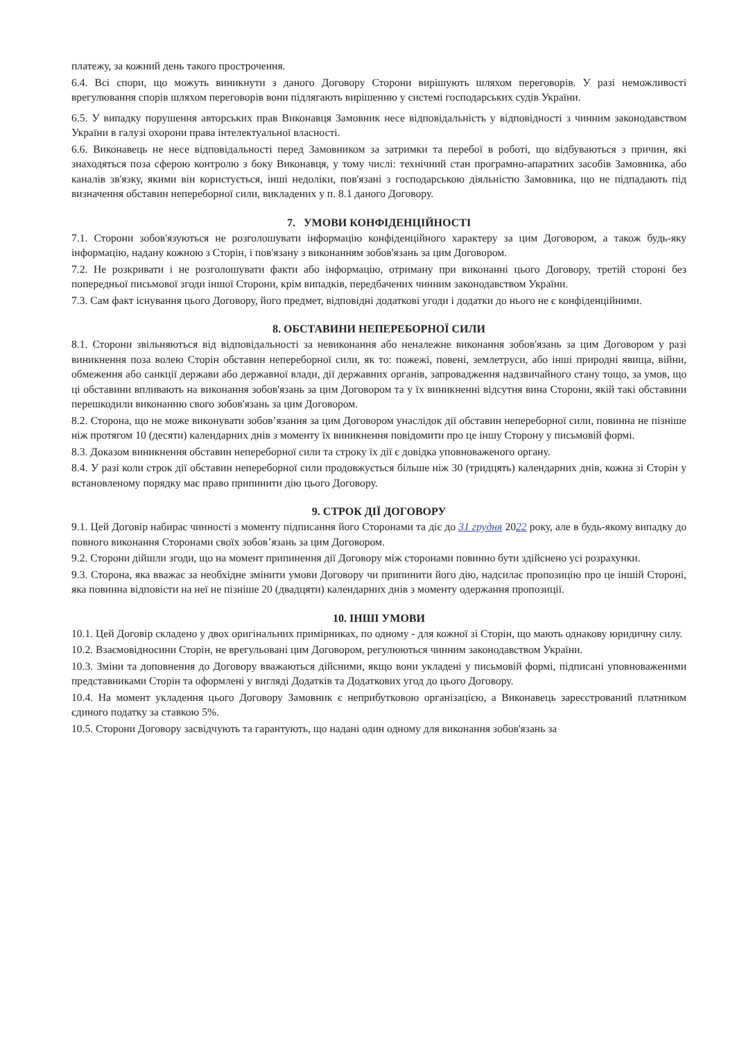платежу, за кожний день такого прострочення.
6.4. Всі спори, що можуть виникнути з даного Договору Сторони вирішують шляхом переговорів. У разі неможливості врегулювання спорів шляхом переговорів вони підлягають вирішенню у системі господарських судів України.
6.5. У випадку порушення авторських прав Виконавця Замовник несе відповідальність у відповідності з чинним законодавством України в галузі охорони права інтелектуальної власності.
6.6. Виконавець не несе відповідальності перед Замовником за затримки та перебої в роботі, що відбуваються з причин, які знаходяться поза сферою контролю з боку Виконавця, у тому числі: технічний стан програмно-апаратних засобів Замовника, або каналів зв'язку, якими він користується, інші недоліки, пов'язані з господарською діяльністю Замовника, що не підпадають під визначення обставин непереборної сили, викладених у п. 8.1 даного Договору.
7. УМОВИ КОНФІДЕНЦІЙНОСТІ
7.1. Сторони зобов'язуються не розголошувати інформацію конфіденційного характеру за цим Договором, а також будь-яку інформацію, надану кожною з Сторін, і пов'язану з виконанням зобов'язань за цим Договором.
7.2. Не розкривати і не розголошувати факти або інформацію, отриману при виконанні цього Договору, третій стороні без попередньої письмової згоди іншої Сторони, крім випадків, передбачених чинним законодавством України.
7.3. Сам факт існування цього Договору, його предмет, відповідні додаткові угоди і додатки до нього не є конфіденційними.
8. ОБСТАВИНИ НЕПЕРЕБОРНОЇ СИЛИ
8.1. Сторони звільняються від відповідальності за невиконання або неналежне виконання зобов'язань за цим Договором у разі виникнення поза волею Сторін обставин непереборної сили, як то: пожежі, повені, землетруси, або інші природні явища, війни, обмеження або санкції держави або державної влади, дії державних органів, запровадження надзвичайного стану тощо, за умов, що ці обставини впливають на виконання зобов'язань за цим Договором та у їх виникненні відсутня вина Сторони, якій такі обставини перешкодили виконанню свого зобов'язань за цим Договором.
8.2. Сторона, що не може виконувати зобов’язання за цим Договором унаслідок дії обставин непереборної сили, повинна не пізніше ніж протягом 10 (десяти) календарних днів з моменту їх виникнення повідомити про це іншу Сторону у письмовій формі.
8.3. Доказом виникнення обставин непереборної сили та строку їх дії є довідка уповноваженого органу.
8.4. У разі коли строк дії обставин непереборної сили продовжується більше ніж 30 (тридцять) календарних днів, кожна зі Сторін у встановленому порядку має право припинити дію цього Договору.
9. СТРОК ДІЇ ДОГОВОРУ
9.1. Цей Договір набирає чинності з моменту підписання його Сторонами та діє до 31 грудня 2022 року, але в будь-якому випадку до повного виконання Сторонами своїх зобов’язань за цим Договором.
9.2. Сторони дійшли згоди, що на момент припинення дії Договору між сторонами повинно бути здійснено усі розрахунки.
9.3. Сторона, яка вважає за необхідне змінити умови Договору чи припинити його дію, надсилає пропозицію про це іншій Стороні, яка повинна відповісти на неї не пізніше 20 (двадцяти) календарних днів з моменту одержання пропозиції.
10. ІНШІ УМОВИ
10.1. Цей Договір складено у двох оригінальних примірниках, по одному - для кожної зі Сторін, що мають однакову юридичну силу.
10.2. Взаємовідносини Сторін, не врегульовані цим Договором, регулюються чинним законодавством України.
10.3. Зміни та доповнення до Договору вважаються дійсними, якщо вони укладені у письмовій формі, підписані уповноваженими представниками Сторін та оформлені у вигляді Додатків та Додаткових угод до цього Договору.
10.4. На момент укладення цього Договору Замовник є неприбутковою організацією, а Виконавець зареєстрований платником єдиного податку за ставкою 5%.
10.5. Сторони Договору засвідчують та гарантують, що надані один одному для виконання зобов'язань за